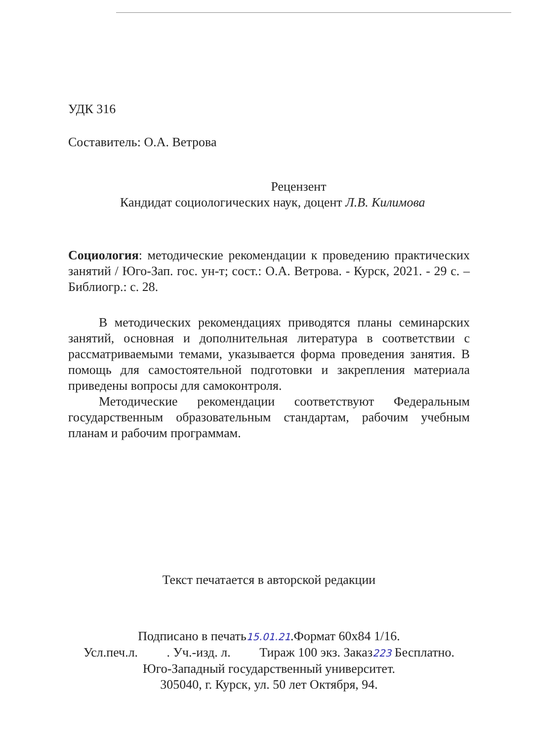УДК 316
Составитель: О.А. Ветрова
Рецензент
Кандидат социологических наук, доцент Л.В. Килимова
Социология: методические рекомендации к проведению практических занятий / Юго-Зап. гос. ун-т; сост.: О.А. Ветрова. - Курск, 2021. - 29 с. – Библиогр.: с. 28.
В методических рекомендациях приводятся планы семинарских занятий, основная и дополнительная литература в соответствии с рассматриваемыми темами, указывается форма проведения занятия. В помощь для самостоятельной подготовки и закрепления материала приведены вопросы для самоконтроля.
Методические рекомендации соответствуют Федеральным государственным образовательным стандартам, рабочим учебным планам и рабочим программам.
Текст печатается в авторской редакции
Подписано в печать15.01.21.Формат 60х84 1/16.
Усл.печ.л. . Уч.-изд. л. Тираж 100 экз. Заказ223 Бесплатно.
Юго-Западный государственный университет.
305040, г. Курск, ул. 50 лет Октября, 94.